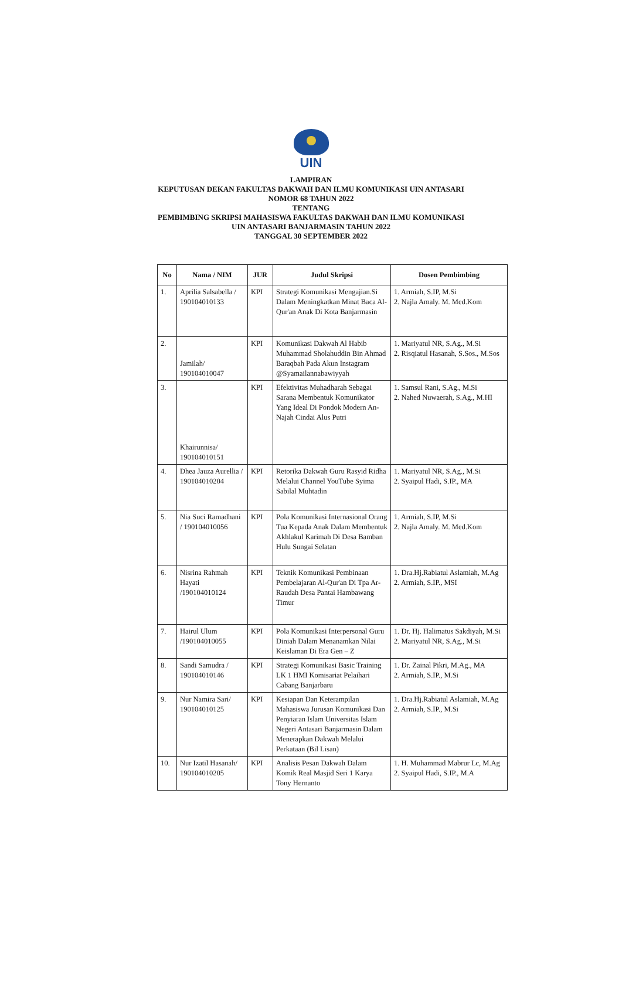UIN
LAMPIRAN
KEPUTUSAN DEKAN FAKULTAS DAKWAH DAN ILMU KOMUNIKASI UIN ANTASARI
NOMOR 68 TAHUN 2022
TENTANG
PEMBIMBING SKRIPSI MAHASISWA FAKULTAS DAKWAH DAN ILMU KOMUNIKASI
UIN ANTASARI BANJARMASIN TAHUN 2022
TANGGAL 30 SEPTEMBER 2022
| No | Nama / NIM | JUR | Judul Skripsi | Dosen Pembimbing |
| --- | --- | --- | --- | --- |
| 1. | Aprilia Salsabella / 190104010133 | KPI | Strategi Komunikasi Mengajian.Si Dalam Meningkatkan Minat Baca Al-Qur'an Anak Di Kota Banjarmasin | 1. Armiah, S.IP, M.Si 2. Najla Amaly. M. Med.Kom |
| 2. | Jamilah/ 190104010047 | KPI | Komunikasi Dakwah Al Habib Muhammad Sholahuddin Bin Ahmad Baraqbah Pada Akun Instagram @Syamailannabawiyyah | 1. Mariyatul NR, S.Ag., M.Si 2. Risqiatul Hasanah, S.Sos., M.Sos |
| 3. | Khairunnisa/ 190104010151 | KPI | Efektivitas Muhadharah Sebagai Sarana Membentuk Komunikator Yang Ideal Di Pondok Modern An-Najah Cindai Alus Putri | 1. Samsul Rani, S.Ag., M.Si 2. Nahed Nuwaerah, S.Ag., M.HI |
| 4. | Dhea Jauza Aurellia / 190104010204 | KPI | Retorika Dakwah Guru Rasyid Ridha Melalui Channel YouTube Syima Sabilal Muhtadin | 1. Mariyatul NR, S.Ag., M.Si 2. Syaipul Hadi, S.IP., MA |
| 5. | Nia Suci Ramadhani / 190104010056 | KPI | Pola Komunikasi Internasional Orang Tua Kepada Anak Dalam Membentuk Akhlakul Karimah Di Desa Bamban Hulu Sungai Selatan | 1. Armiah, S.IP, M.Si 2. Najla Amaly. M. Med.Kom |
| 6. | Nisrina Rahmah Hayati /190104010124 | KPI | Teknik Komunikasi Pembinaan Pembelajaran Al-Qur'an Di Tpa Ar-Raudah Desa Pantai Hambawang Timur | 1. Dra.Hj.Rabiatul Aslamiah, M.Ag 2. Armiah, S.IP., MSI |
| 7. | Hairul Ulum /190104010055 | KPI | Pola Komunikasi Interpersonal Guru Diniah Dalam Menanamkan Nilai Keislaman Di Era Gen – Z | 1. Dr. Hj. Halimatus Sakdiyah, M.Si 2. Mariyatul NR, S.Ag., M.Si |
| 8. | Sandi Samudra / 190104010146 | KPI | Strategi Komunikasi Basic Training LK 1 HMI Komisariat Pelaihari Cabang Banjarbaru | 1. Dr. Zainal Pikri, M.Ag., MA 2. Armiah, S.IP., M.Si |
| 9. | Nur Namira Sari/ 190104010125 | KPI | Kesiapan Dan Keterampilan Mahasiswa Jurusan Komunikasi Dan Penyiaran Islam Universitas Islam Negeri Antasari Banjarmasin Dalam Menerapkan Dakwah Melalui Perkataan (Bil Lisan) | 1. Dra.Hj.Rabiatul Aslamiah, M.Ag 2. Armiah, S.IP., M.Si |
| 10. | Nur Izatil Hasanah/ 190104010205 | KPI | Analisis Pesan Dakwah Dalam Komik Real Masjid Seri 1 Karya Tony Hernanto | 1. H. Muhammad Mabrur Lc, M.Ag 2. Syaipul Hadi, S.IP., M.A |